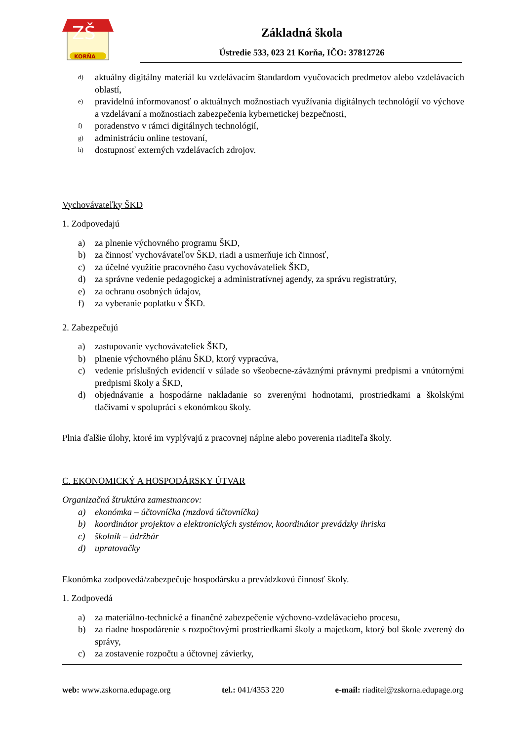ZŠ
KORŇA
Základná škola
Ústredie 533, 023 21 Korňa, IČO: 37812726
d) aktuálny digitálny materiál ku vzdelávacím štandardom vyučovacích predmetov alebo vzdelávacích oblastí,
e) pravidelnú informovanosť o aktuálnych možnostiach využívania digitálnych technológií vo výchove a vzdelávaní a možnostiach zabezpečenia kybernetickej bezpečnosti,
f) poradenstvo v rámci digitálnych technológií,
g) administráciu online testovaní,
h) dostupnosť externých vzdelávacích zdrojov.
Vychovávateľky ŠKD
1. Zodpovedajú
a) za plnenie výchovného programu ŠKD,
b) za činnosť vychovávateľov ŠKD, riadi a usmerňuje ich činnosť,
c) za účelné využitie pracovného času vychovávateliek ŠKD,
d) za správne vedenie pedagogickej a administratívnej agendy, za správu registratúry,
e) za ochranu osobných údajov,
f) za vyberanie poplatku v ŠKD.
2. Zabezpečujú
a) zastupovanie vychovávateliek ŠKD,
b) plnenie výchovného plánu ŠKD, ktorý vypracúva,
c) vedenie príslušných evidencií v súlade so všeobecne-záväznými právnymi predpismi a vnútornými predpismi školy a ŠKD,
d) objednávanie a hospodárne nakladanie so zverenými hodnotami, prostriedkami a školskými tlačivami v spolupráci s ekonómkou školy.
Plnia ďalšie úlohy, ktoré im vyplývajú z pracovnej náplne alebo poverenia riaditeľa školy.
C. EKONOMICKÝ A HOSPODÁRSKY ÚTVAR
Organizačná štruktúra zamestnancov:
a) ekonómka – účtovníčka (mzdová účtovníčka)
b) koordinátor projektov a elektronických systémov, koordinátor prevádzky ihriska
c) školník – údržbár
d) upratovačky
Ekonómka zodpovedá/zabezpečuje hospodársku a prevádzkovú činnosť školy.
1. Zodpovedá
a) za materiálno-technické a finančné zabezpečenie výchovno-vzdelávacieho procesu,
b) za riadne hospodárenie s rozpočtovými prostriedkami školy a majetkom, ktorý bol škole zverený do správy,
c) za zostavenie rozpočtu a účtovnej závierky,
web: www.zskorna.edupage.org tel.: 041/4353 220 e-mail: riaditel@zskorna.edupage.org